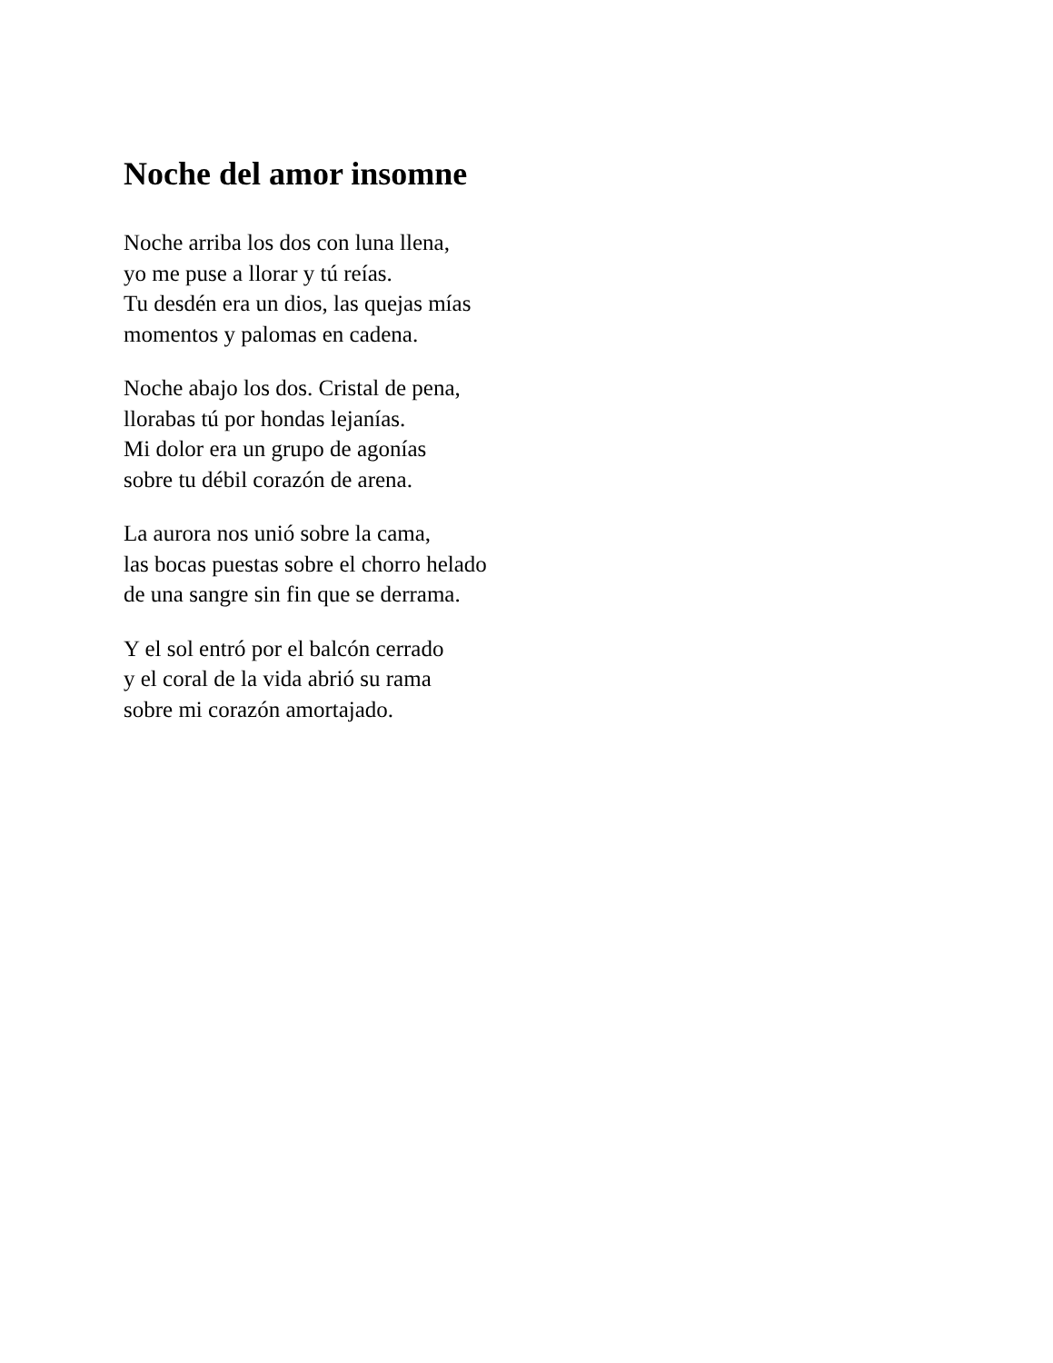Noche del amor insomne
Noche arriba los dos con luna llena,
yo me puse a llorar y tú reías.
Tu desdén era un dios, las quejas mías
momentos y palomas en cadena.
Noche abajo los dos. Cristal de pena,
llorabas tú por hondas lejanías.
Mi dolor era un grupo de agonías
sobre tu débil corazón de arena.
La aurora nos unió sobre la cama,
las bocas puestas sobre el chorro helado
de una sangre sin fin que se derrama.
Y el sol entró por el balcón cerrado
y el coral de la vida abrió su rama
sobre mi corazón amortajado.